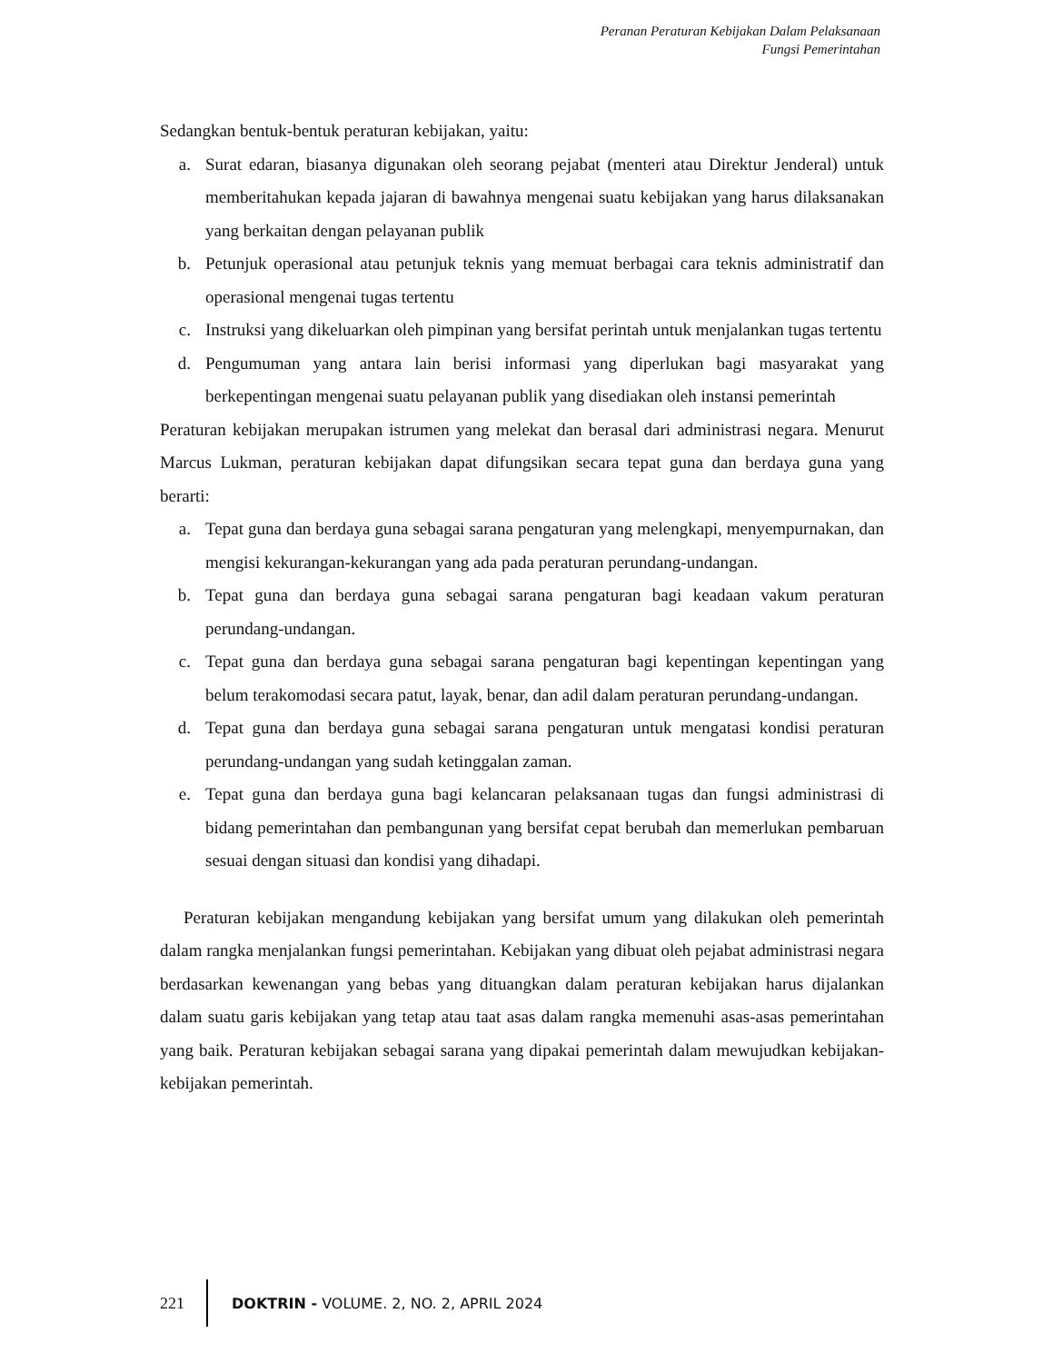Peranan Peraturan Kebijakan Dalam Pelaksanaan
Fungsi Pemerintahan
Sedangkan bentuk-bentuk peraturan kebijakan, yaitu:
a. Surat edaran, biasanya digunakan oleh seorang pejabat (menteri atau Direktur Jenderal) untuk memberitahukan kepada jajaran di bawahnya mengenai suatu kebijakan yang harus dilaksanakan yang berkaitan dengan pelayanan publik
b. Petunjuk operasional atau petunjuk teknis yang memuat berbagai cara teknis administratif dan operasional mengenai tugas tertentu
c. Instruksi yang dikeluarkan oleh pimpinan yang bersifat perintah untuk menjalankan tugas tertentu
d. Pengumuman yang antara lain berisi informasi yang diperlukan bagi masyarakat yang berkepentingan mengenai suatu pelayanan publik yang disediakan oleh instansi pemerintah
Peraturan kebijakan merupakan istrumen yang melekat dan berasal dari administrasi negara. Menurut Marcus Lukman, peraturan kebijakan dapat difungsikan secara tepat guna dan berdaya guna yang berarti:
a. Tepat guna dan berdaya guna sebagai sarana pengaturan yang melengkapi, menyempurnakan, dan mengisi kekurangan-kekurangan yang ada pada peraturan perundang-undangan.
b. Tepat guna dan berdaya guna sebagai sarana pengaturan bagi keadaan vakum peraturan perundang-undangan.
c. Tepat guna dan berdaya guna sebagai sarana pengaturan bagi kepentingan kepentingan yang belum terakomodasi secara patut, layak, benar, dan adil dalam peraturan perundang-undangan.
d. Tepat guna dan berdaya guna sebagai sarana pengaturan untuk mengatasi kondisi peraturan perundang-undangan yang sudah ketinggalan zaman.
e. Tepat guna dan berdaya guna bagi kelancaran pelaksanaan tugas dan fungsi administrasi di bidang pemerintahan dan pembangunan yang bersifat cepat berubah dan memerlukan pembaruan sesuai dengan situasi dan kondisi yang dihadapi.
Peraturan kebijakan mengandung kebijakan yang bersifat umum yang dilakukan oleh pemerintah dalam rangka menjalankan fungsi pemerintahan. Kebijakan yang dibuat oleh pejabat administrasi negara berdasarkan kewenangan yang bebas yang dituangkan dalam peraturan kebijakan harus dijalankan dalam suatu garis kebijakan yang tetap atau taat asas dalam rangka memenuhi asas-asas pemerintahan yang baik. Peraturan kebijakan sebagai sarana yang dipakai pemerintah dalam mewujudkan kebijakan-kebijakan pemerintah.
221 DOKTRIN - VOLUME. 2, NO. 2, APRIL 2024